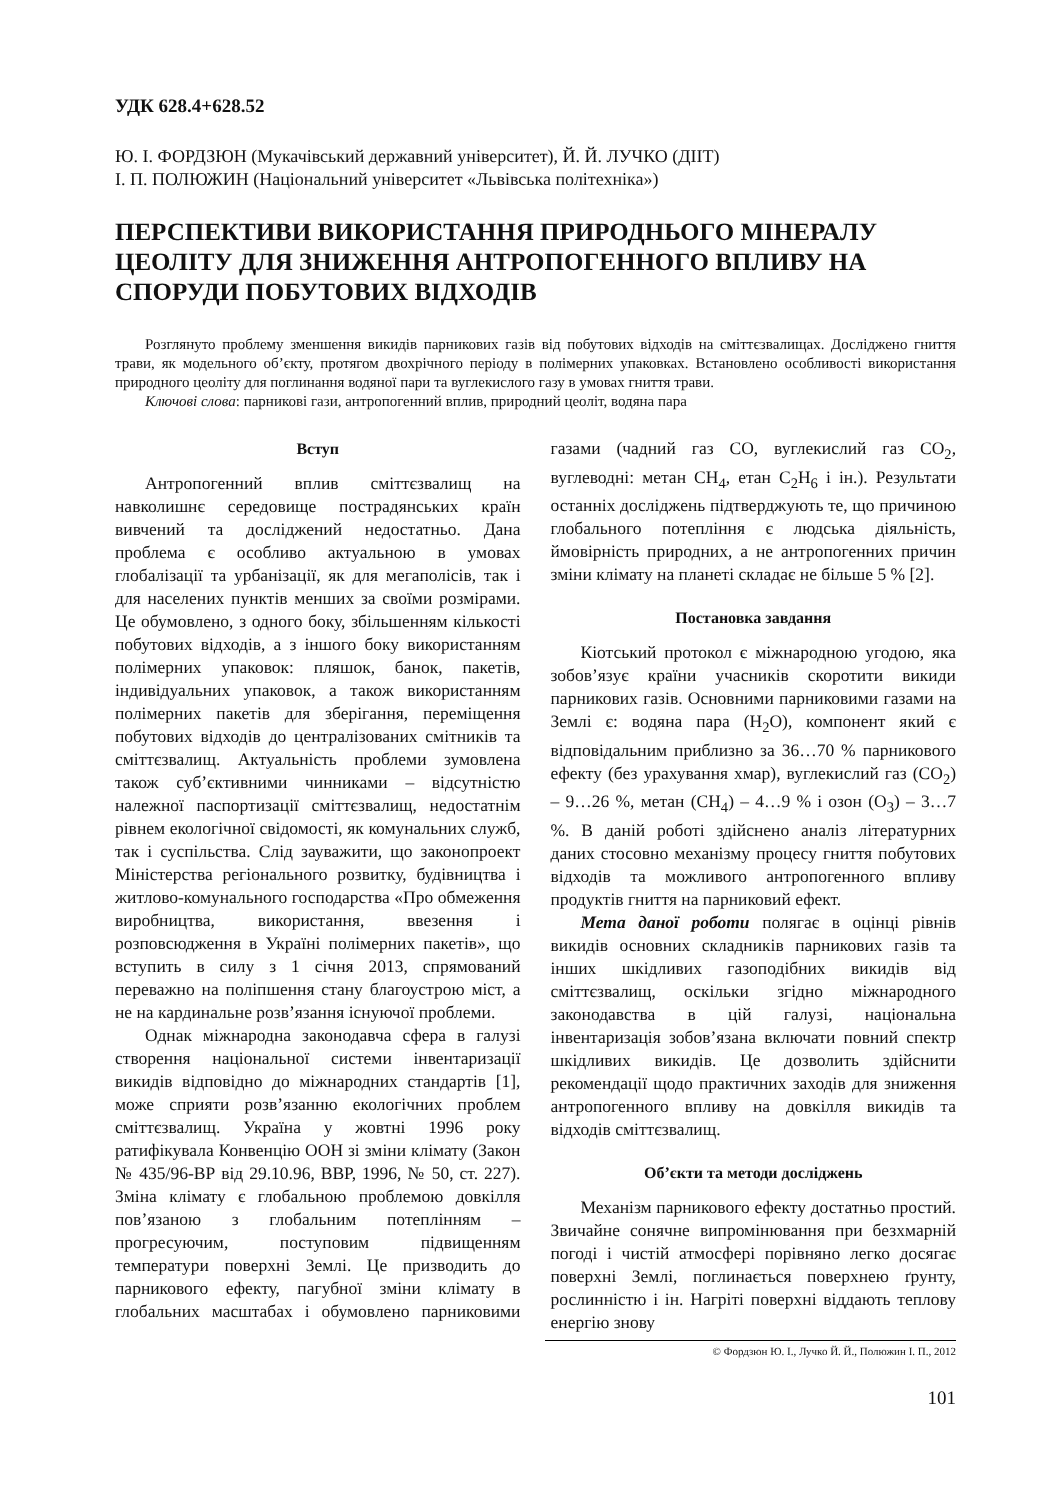УДК 628.4+628.52
Ю. І. ФОРДЗЮН (Мукачівський державний університет), Й. Й. ЛУЧКО (ДІІТ)
І. П. ПОЛЮЖИН (Національний університет «Львівська політехніка»)
ПЕРСПЕКТИВИ ВИКОРИСТАННЯ ПРИРОДНЬОГО МІНЕРАЛУ ЦЕОЛІТУ ДЛЯ ЗНИЖЕННЯ АНТРОПОГЕННОГО ВПЛИВУ НА СПОРУДИ ПОБУТОВИХ ВІДХОДІВ
Розглянуто проблему зменшення викидів парникових газів від побутових відходів на сміттєзвалищах. Досліджено гниття трави, як модельного об’єкту, протягом двохрічного періоду в полімерних упаковках. Встановлено особливості використання природного цеоліту для поглинання водяної пари та вуглекислого газу в умовах гниття трави.
Ключові слова: парникові гази, антропогенний вплив, природний цеоліт, водяна пара
Вступ
Антропогенний вплив сміттєзвалищ на навколишнє середовище пострадянських країн вивчений та досліджений недостатньо. Дана проблема є особливо актуальною в умовах глобалізації та урбанізації, як для мегаполісів, так і для населених пунктів менших за своїми розмірами. Це обумовлено, з одного боку, збільшенням кількості побутових відходів, а з іншого боку використанням полімерних упаковок: пляшок, банок, пакетів, індивідуальних упаковок, а також використанням полімерних пакетів для зберігання, переміщення побутових відходів до централізованих смітників та сміттєзвалищ. Актуальність проблеми зумовлена також суб’єктивними чинниками – відсутністю належної паспортизації сміттєзвалищ, недостатнім рівнем екологічної свідомості, як комунальних служб, так і суспільства. Слід зауважити, що законопроект Міністерства регіонального розвитку, будівництва і житлово-комунального господарства «Про обмеження виробництва, використання, ввезення і розповсюдження в Україні полімерних пакетів», що вступить в силу з 1 січня 2013, спрямований переважно на поліпшення стану благоустрою міст, а не на кардинальне розв’язання існуючої проблеми.
Однак міжнародна законодавча сфера в галузі створення національної системи інвентаризації викидів відповідно до міжнародних стандартів [1], може сприяти розв’язанню екологічних проблем сміттєзвалищ. Україна у жовтні 1996 року ратифікувала Конвенцію ООН зі зміни клімату (Закон № 435/96-ВР від 29.10.96, ВВР, 1996, № 50, ст. 227). Зміна клімату є глобальною проблемою довкілля пов’язаною з глобальним потеплінням – прогресуючим, поступовим підвищенням температури поверхні Землі. Це призводить до парникового ефекту, пагубної зміни клімату в глобальних масштабах і обумовлено парниковими газами (чадний газ СО, вуглекислий газ СО<sub>2</sub>, вуглеводні: метан СН<sub>4</sub>, етан С<sub>2</sub>Н<sub>6</sub> і ін.). Результати останніх досліджень підтверджують те, що причиною глобального потепління є людська діяльність, ймовірність природних, а не антропогенних причин зміни клімату на планеті складає не більше 5 % [2].
Постановка завдання
Кіотський протокол є міжнародною угодою, яка зобов’язує країни учасників скоротити викиди парникових газів. Основними парниковими газами на Землі є: водяна пара (Н<sub>2</sub>О), компонент який є відповідальним приблизно за 36…70 % парникового ефекту (без урахування хмар), вуглекислий газ (СО<sub>2</sub>) – 9…26 %, метан (СН<sub>4</sub>) – 4…9 % і озон (О<sub>3</sub>) – 3…7 %. В даній роботі здійснено аналіз літературних даних стосовно механізму процесу гниття побутових відходів та можливого антропогенного впливу продуктів гниття на парниковий ефект.
Мета даної роботи полягає в оцінці рівнів викидів основних складників парникових газів та інших шкідливих газоподібних викидів від сміттєзвалищ, оскільки згідно міжнародного законодавства в цій галузі, національна інвентаризація зобов’язана включати повний спектр шкідливих викидів. Це дозволить здійснити рекомендації щодо практичних заходів для зниження антропогенного впливу на довкілля викидів та відходів сміттєзвалищ.
Об’єкти та методи досліджень
Механізм парникового ефекту достатньо простий. Звичайне сонячне випромінювання при безхмарній погоді і чистій атмосфері порівняно легко досягає поверхні Землі, поглинається поверхнею ґрунту, рослинністю і ін. Нагріті поверхні віддають теплову енергію знову
© Фордзюн Ю. І., Лучко Й. Й., Полюжин І. П., 2012
101